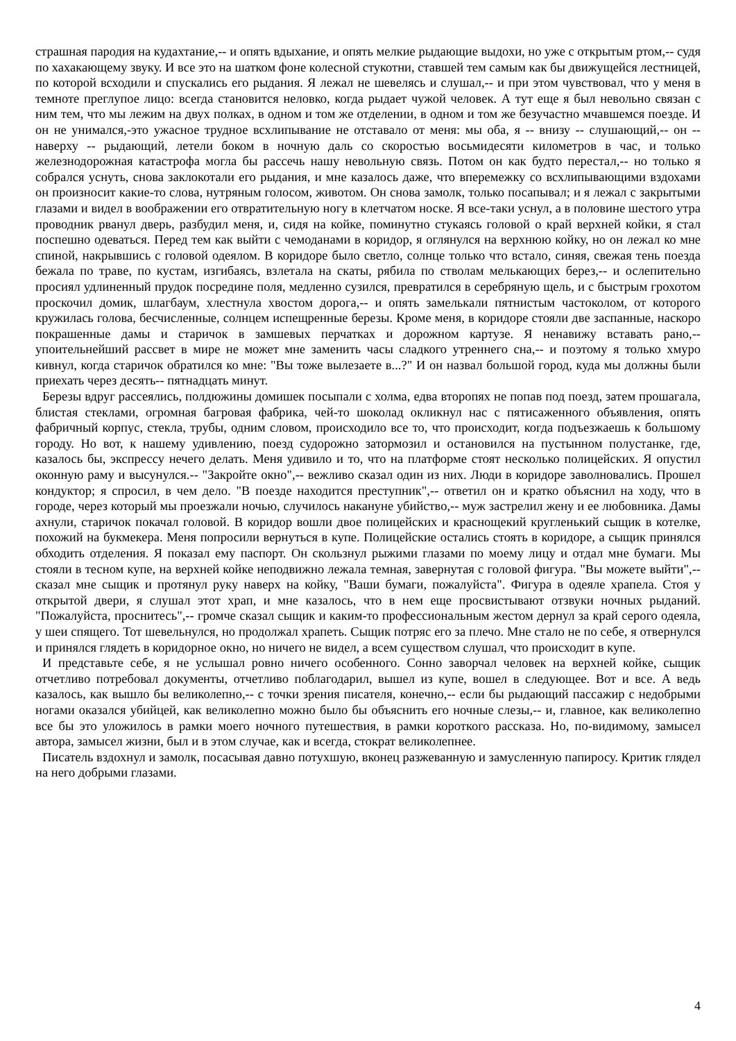страшная пародия на кудахтание,-- и опять вдыхание, и опять мелкие рыдающие выдохи, но уже с открытым ртом,-- судя по хахакающему звуку. И все это на шатком фоне колесной стукотни, ставшей тем самым как бы движущейся лестницей, по которой всходили и спускались его рыдания. Я лежал не шевелясь и слушал,-- и при этом чувствовал, что у меня в темноте преглупое лицо: всегда становится неловко, когда рыдает чужой человек. А тут еще я был невольно связан с ним тем, что мы лежим на двух полках, в одном и том же отделении, в одном и том же безучастно мчавшемся поезде. И он не унимался,-это ужасное трудное всхлипывание не отставало от меня: мы оба, я -- внизу -- слушающий,-- он -- наверху -- рыдающий, летели боком в ночную даль со скоростью восьмидесяти километров в час, и только железнодорожная катастрофа могла бы рассечь нашу невольную связь. Потом он как будто перестал,-- но только я собрался уснуть, снова заклокотали его рыдания, и мне казалось даже, что вперемежку со всхлипывающими вздохами он произносит какие-то слова, нутряным голосом, животом. Он снова замолк, только посапывал; и я лежал с закрытыми глазами и видел в воображении его отвратительную ногу в клетчатом носке. Я все-таки уснул, а в половине шестого утра проводник рванул дверь, разбудил меня, и, сидя на койке, поминутно стукаясь головой о край верхней койки, я стал поспешно одеваться. Перед тем как выйти с чемоданами в коридор, я оглянулся на верхнюю койку, но он лежал ко мне спиной, накрывшись с головой одеялом. В коридоре было светло, солнце только что встало, синяя, свежая тень поезда бежала по траве, по кустам, изгибаясь, взлетала на скаты, рябила по стволам мелькающих берез,-- и ослепительно просиял удлиненный прудок посредине поля, медленно сузился, превратился в серебряную щель, и с быстрым грохотом проскочил домик, шлагбаум, хлестнула хвостом дорога,-- и опять замелькали пятнистым частоколом, от которого кружилась голова, бесчисленные, солнцем испещренные березы. Кроме меня, в коридоре стояли две заспанные, наскоро покрашенные дамы и старичок в замшевых перчатках и дорожном картузе. Я ненавижу вставать рано,-- упоительнейший рассвет в мире не может мне заменить часы сладкого утреннего сна,-- и поэтому я только хмуро кивнул, когда старичок обратился ко мне: "Вы тоже вылезаете в...?" И он назвал большой город, куда мы должны были приехать через десять-- пятнадцать минут.
Березы вдруг рассеялись, полдюжины домишек посыпали с холма, едва второпях не попав под поезд, затем прошагала, блистая стеклами, огромная багровая фабрика, чей-то шоколад окликнул нас с пятисаженного объявления, опять фабричный корпус, стекла, трубы, одним словом, происходило все то, что происходит, когда подъезжаешь к большому городу. Но вот, к нашему удивлению, поезд судорожно затормозил и остановился на пустынном полустанке, где, казалось бы, экспрессу нечего делать. Меня удивило и то, что на платформе стоят несколько полицейских. Я опустил оконную раму и высунулся.-- "Закройте окно",-- вежливо сказал один из них. Люди в коридоре заволновались. Прошел кондуктор; я спросил, в чем дело. "В поезде находится преступник",-- ответил он и кратко объяснил на ходу, что в городе, через который мы проезжали ночью, случилось накануне убийство,-- муж застрелил жену и ее любовника. Дамы ахнули, старичок покачал головой. В коридор вошли двое полицейских и краснощекий кругленький сыщик в котелке, похожий на букмекера. Меня попросили вернуться в купе. Полицейские остались стоять в коридоре, а сыщик принялся обходить отделения. Я показал ему паспорт. Он скользнул рыжими глазами по моему лицу и отдал мне бумаги. Мы стояли в тесном купе, на верхней койке неподвижно лежала темная, завернутая с головой фигура. "Вы можете выйти",-- сказал мне сыщик и протянул руку наверх на койку, "Ваши бумаги, пожалуйста". Фигура в одеяле храпела. Стоя у открытой двери, я слушал этот храп, и мне казалось, что в нем еще просвистывают отзвуки ночных рыданий. "Пожалуйста, проснитесь",-- громче сказал сыщик и каким-то профессиональным жестом дернул за край серого одеяла, у шеи спящего. Тот шевельнулся, но продолжал храпеть. Сыщик потряс его за плечо. Мне стало не по себе, я отвернулся и принялся глядеть в коридорное окно, но ничего не видел, а всем существом слушал, что происходит в купе.
И представьте себе, я не услышал ровно ничего особенного. Сонно заворчал человек на верхней койке, сыщик отчетливо потребовал документы, отчетливо поблагодарил, вышел из купе, вошел в следующее. Вот и все. А ведь казалось, как вышло бы великолепно,-- с точки зрения писателя, конечно,-- если бы рыдающий пассажир с недобрыми ногами оказался убийцей, как великолепно можно было бы объяснить его ночные слезы,-- и, главное, как великолепно все бы это уложилось в рамки моего ночного путешествия, в рамки короткого рассказа. Но, по-видимому, замысел автора, замысел жизни, был и в этом случае, как и всегда, стократ великолепнее.
Писатель вздохнул и замолк, посасывая давно потухшую, вконец разжеванную и замусленную папиросу. Критик глядел на него добрыми глазами.
4